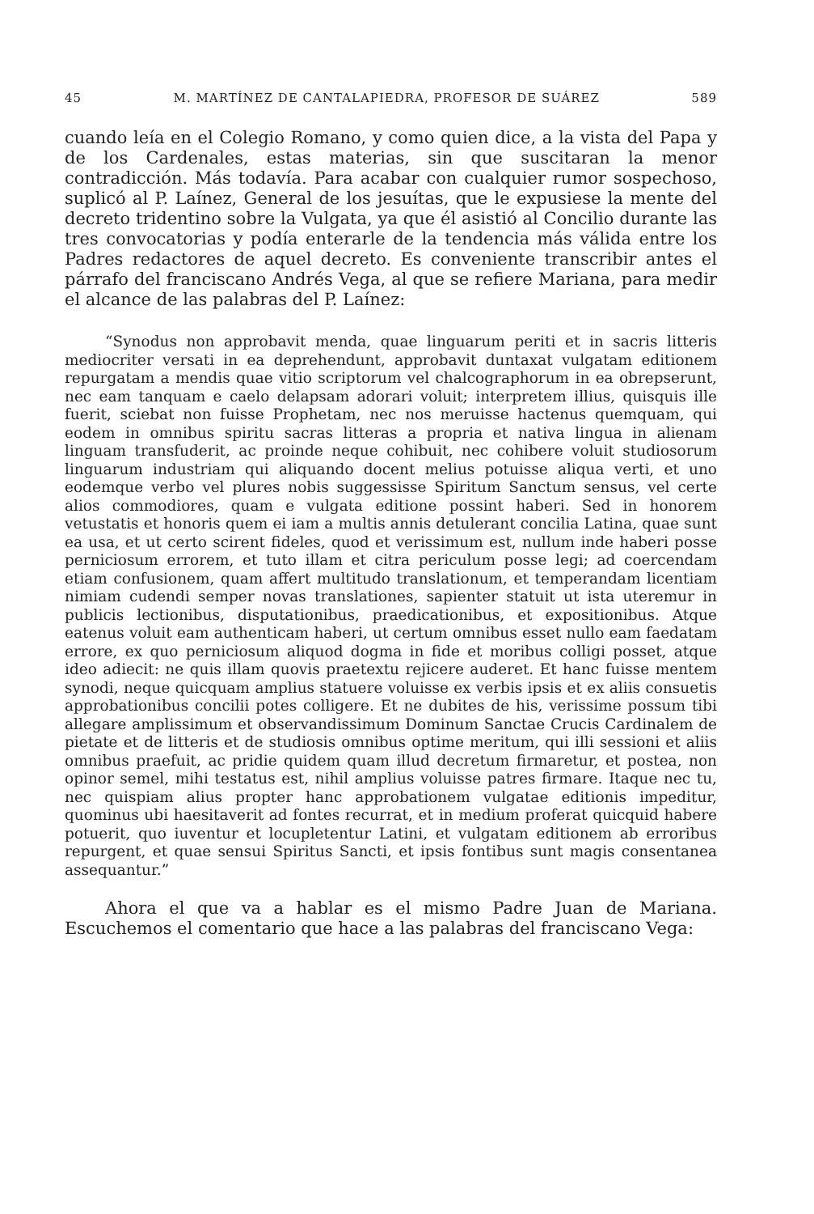45 M. MARTÍNEZ DE CANTALAPIEDRA, PROFESOR DE SUÁREZ 589
cuando leía en el Colegio Romano, y como quien dice, a la vista del Papa y de los Cardenales, estas materias, sin que suscitaran la menor contradicción. Más todavía. Para acabar con cualquier rumor sospechoso, suplicó al P. Laínez, General de los jesuítas, que le expusiese la mente del decreto tridentino sobre la Vulgata, ya que él asistió al Concilio durante las tres convocatorias y podía enterarle de la tendencia más válida entre los Padres redactores de aquel decreto. Es conveniente transcribir antes el párrafo del franciscano Andrés Vega, al que se refiere Mariana, para medir el alcance de las palabras del P. Laínez:
“Synodus non approbavit menda, quae linguarum periti et in sacris litteris mediocriter versati in ea deprehendunt, approbavit duntaxat vulgatam editionem repurgatam a mendis quae vitio scriptorum vel chalcographorum in ea obrepserunt, nec eam tanquam e caelo delapsam adorari voluit; interpretem illius, quisquis ille fuerit, sciebat non fuisse Prophetam, nec nos meruisse hactenus quemquam, qui eodem in omnibus spiritu sacras litteras a propria et nativa lingua in alienam linguam transfuderit, ac proinde neque cohibuit, nec cohibere voluit studiosorum linguarum industriam qui aliquando docent melius potuisse aliqua verti, et uno eodemque verbo vel plures nobis suggessisse Spiritum Sanctum sensus, vel certe alios commodiores, quam e vulgata editione possint haberi. Sed in honorem vetustatis et honoris quem ei iam a multis annis detulerant concilia Latina, quae sunt ea usa, et ut certo scirent fideles, quod et verissimum est, nullum inde haberi posse perniciosum errorem, et tuto illam et citra periculum posse legi; ad coercendam etiam confusionem, quam affert multitudo translationum, et temperandam licentiam nimiam cudendi semper novas translationes, sapienter statuit ut ista uteremur in publicis lectionibus, disputationibus, praedicationibus, et expositionibus. Atque eatenus voluit eam authenticam haberi, ut certum omnibus esset nullo eam faedatam errore, ex quo perniciosum aliquod dogma in fide et moribus colligi posset, atque ideo adiecit: ne quis illam quovis praetextu rejicere auderet. Et hanc fuisse mentem synodi, neque quicquam amplius statuere voluisse ex verbis ipsis et ex aliis consuetis approbationibus concilii potes colligere. Et ne dubites de his, verissime possum tibi allegare amplissimum et observandissimum Dominum Sanctae Crucis Cardinalem de pietate et de litteris et de studiosis omnibus optime meritum, qui illi sessioni et aliis omnibus praefuit, ac pridie quidem quam illud decretum firmaretur, et postea, non opinor semel, mihi testatus est, nihil amplius voluisse patres firmare. Itaque nec tu, nec quispiam alius propter hanc approbationem vulgatae editionis impeditur, quominus ubi haesitaverit ad fontes recurrat, et in medium proferat quicquid habere potuerit, quo iuventur et locupletentur Latini, et vulgatam editionem ab erroribus repurgent, et quae sensui Spiritus Sancti, et ipsis fontibus sunt magis consentanea assequantur.”
Ahora el que va a hablar es el mismo Padre Juan de Mariana. Escuchemos el comentario que hace a las palabras del franciscano Vega: